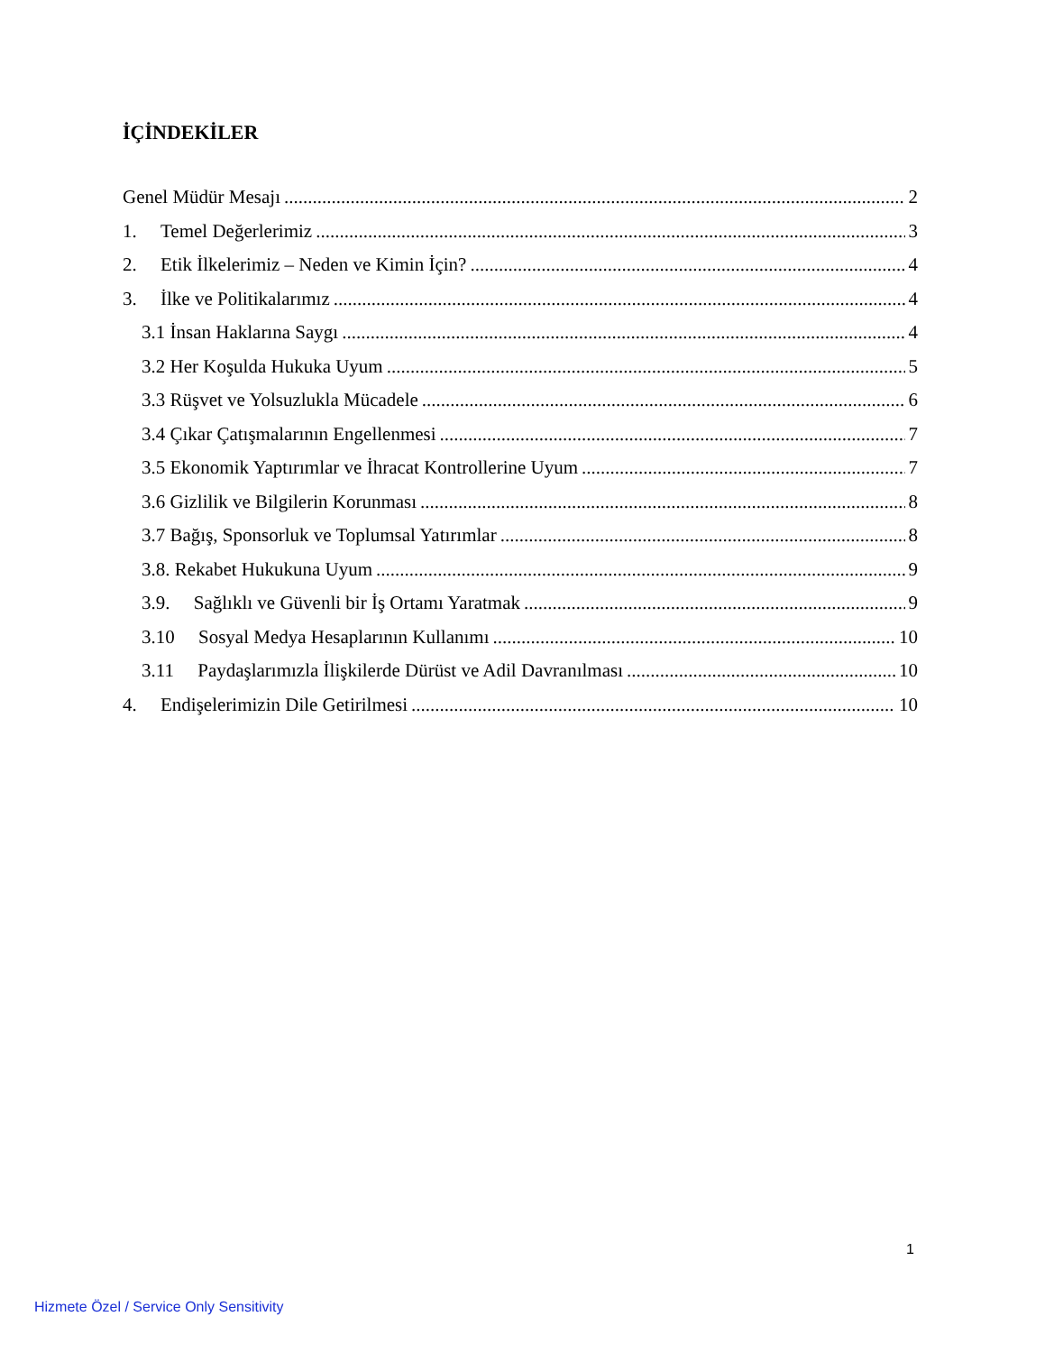İÇİNDEKİLER
Genel Müdür Mesajı 2
1. Temel Değerlerimiz 3
2. Etik İlkelerimiz – Neden ve Kimin İçin? 4
3. İlke ve Politikalarımız 4
3.1 İnsan Haklarına Saygı 4
3.2 Her Koşulda Hukuka Uyum 5
3.3 Rüşvet ve Yolsuzlukla Mücadele 6
3.4 Çıkar Çatışmalarının Engellenmesi 7
3.5 Ekonomik Yaptırımlar ve İhracat Kontrollerine Uyum 7
3.6 Gizlilik ve Bilgilerin Korunması 8
3.7 Bağış, Sponsorluk ve Toplumsal Yatırımlar 8
3.8. Rekabet Hukukuna Uyum 9
3.9. Sağlıklı ve Güvenli bir İş Ortamı Yaratmak 9
3.10 Sosyal Medya Hesaplarının Kullanımı 10
3.11 Paydaşlarımızla İlişkilerde Dürüst ve Adil Davranılması 10
4. Endişelerimizin Dile Getirilmesi 10
1
Hizmete Özel / Service Only Sensitivity